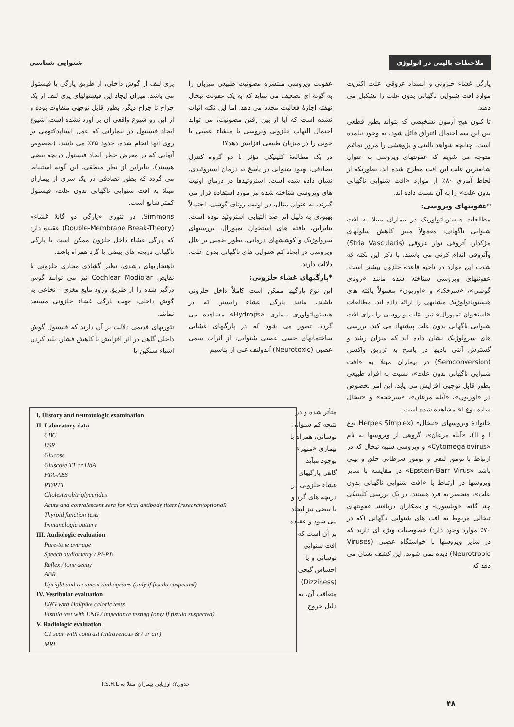ملاحظات بالینی در اتولوژی شنوایی شناسی
پارگی غشاء حلزونی و انسداد عروقی، علت اکثریت موارد افت شنوایی ناگهانی بدون علت را تشکیل می دهند.
تا کنون هیچ آزمون تشخیصی که بتواند بطور قطعی بین این سه احتمال افتراق قائل شود، به وجود نیامده است. چنانچه شواهد بالینی و پژوهشی را مرور نمائیم متوجه می شویم که عفونتهای ویروسی به عنوان شایعترین علت این افت مطرح شده اند، بطوریکه از لحاظ آماری ۸۰٪ از موارد «افت شنوایی ناگهانی بدون علت» را به آن نسبت داده اند.
*عفونتهای ویروسی:
مطالعات هیستوپاتولوژیک در بیماران مبتلا به افت شنوایی ناگهانی، معمولاً مبین کاهش سلولهای مژکدار، آتروفی نوار عروقی (Stria Vascularis) وآتروفی اندام کرتی می باشند، با ذکر این نکته که شدت این موارد در ناحیه قاعده حلزون بیشتر است. عفونتهای ویروسی شناخته شده مانند «زونای گوشی»، «سرخک» و «اوریون» معمولاً یافته های هیستوپاتولوژیک مشابهی را ارائه داده اند. مطالعات «استخوان تمپورال» نیز، علت ویروسی را برای افت شنوایی ناگهانی بدون علت پیشنهاد می کند. بررسی های سرولوژیک نشان داده اند که میزان رشد و گسترش آنتی بادیها در پاسخ به تزریق واکسن (Seroconversion) در بیماران مبتلا به «افت شنوایی ناگهانی بدون علت»، نسبت به افراد طبیعی بطور قابل توجهی افزایش می یابد. این امر بخصوص در «اوریون»، «آبله مرغان»، «سرخجه» و «تبخال ساده نوع I» مشاهده شده است.
خانوادهٔ ویروسهای «تبخال» (Herpes Simplex نوع I و II)، «آبله مرغان»، گروهی از ویروسها به نام «Cytomegalovirus» و ویروسی شبیه تبخال که در ارتباط با تومور لنفی و تومور سرطانی حلق و بینی باشد «Epstein-Barr Virus» در مقایسه با سایر ویروسها در ارتباط با «افت شنوایی ناگهانی بدون علت»، منحصر به فرد هستند. در یک بررسی کلینیکی چند گانه، «ویلسون» و همکاران دریافتند عفونتهای تبخالی مربوط به افت های شنوایی ناگهانی (که در ۷۰٪ موارد وجود دارد) خصوصیات ویژه ای دارند که در سایر ویروسها با خواستگاه عصبی (Viruses Neurotropic) دیده نمی شوند. این کشف نشان می دهد که
عفونت ویروسی منتشره مصونیت طبیعی میزبان را به گونه ای تضعیف می نماید که به یک عفونت تبخال نهفته اجازهٔ فعالیت مجدد می دهد. اما این نکته اثبات نشده است که آیا از بین رفتن مصونیت، می تواند احتمال التهاب حلزونی ویروسی با منشاء عصبی یا خونی را در میزبان طبیعی افزایش دهد؟!
در یک مطالعهٔ کلینیکی مؤثر با دو گروه کنترل تصادفی، بهبود شنوایی در پاسخ به درمان استروئیدی، نشان داده شده است. استروئیدها در درمان اوتیت های ویروسی شناخته شده نیز مورد استفاده قرار می گیرند. به عنوان مثال، در اوتیت زونای گوشی، احتمالاً بهبودی به دلیل اثر ضد التهابی استروئید بوده است. بنابراین، یافته های استخوان تمپورال، بررسیهای سرولوژیک و کوششهای درمانی، بطور ضمنی بر علل ویروسی در ایجاد کم شنوایی های ناگهانی بدون علت، دلالت دارند.
*پارگیهای غشاء حلزونی:
این نوع پارگیها ممکن است کاملاً داخل حلزونی باشند، مانند پارگی غشاء رایسنر که در هیستوپاتولوژی بیماری «Hydrops» مشاهده می گردد. تصور می شود که در پارگیهای غشایی ساختمانهای حسی عصبی شنوایی، از اثرات سمی عصبی (Neurotoxic) آندولنف غنی از پتاسیم،
پری لنف از گوش داخلی، از طریق پارگی یا فیستول می باشد. میزان ایجاد این فیستولهای پری لنف از یک جراح تا جراح دیگر، بطور قابل توجهی متفاوت بوده و از این رو شیوع واقعی آن بر آورد نشده است. شیوع ایجاد فیستول در بیمارانی که عمل استاپدکتومی بر روی آنها انجام شده، حدود ۳۵٪ می باشد. (بخصوص آنهایی که در معرض خطر ایجاد فیستول دریچه بیضی هستند). بنابراین از نظر منطقی، این گونه استنباط می گردد که بطور تصادفی در یک سری از بیماران مبتلا به افت شنوایی ناگهانی بدون علت، فیستول کمتر شایع است.
Simmons، در تئوری «پارگی دو گانهٔ غشاء» (Double-Membrane Break-Theory) عقیده دارد که پارگی غشاء داخل حلزون ممکن است با پارگی ناگهانی دریچه های بیضی یا گرد همراه باشد.
ناهنجاریهای رشدی، نظیر گشادی مجاری حلزونی یا نقایص Cochlear Modiolar نیز می توانند گوش درگیر شده را از طریق ورود مایع مغزی - نخاعی به گوش داخلی، جهت پارگی غشاء حلزونی مستعد نمایند.
تئوریهای قدیمی دلالت بر آن دارند که فیستول گوش داخلی گاهی در اثر افزایش یا کاهش فشار، بلند کردن اشیاء سنگین یا
متأثر شده و در نتیجه کم شنوایی نوسانی، همراه با بیماری «منییر» بوجود میآید. گاهی پارگیهای غشاء حلزونی در دریچه های گرد و یا بیضی نیز ایجاد می شود و عقیده بر آن است که افت شنوایی نوسانی و یا احساس گیجی (Dizziness) متعاقب آن، به دلیل خروج
I. History and neurotologic examination
II. Laboratory data
CBC
ESR
Glucose
Gluscose TT or HbA
FTA-ABS
PT/PTT
Cholesterol/triglycerides
Acute and convalescent sera for viral antibody titers (research/optional)
Thyroid function tests
Immunologic battery
III. Audiologic evaluation
Pure-tone average
Speech audiometry / PI-PB
Reflex / tone decay
ABR
Upright and recument audiograms (only if fistula suspected)
IV. Vestibular evaluation
ENG with Hallpike caloric tests
Fistula test with ENG / impedance testing (only if fistula suspected)
V. Radiologic evaluation
CT scan with contrast (intravenous & / or air)
MRI
جدول۲: ارزیابی بیماران مبتلا به I.S.H.L
۴۸